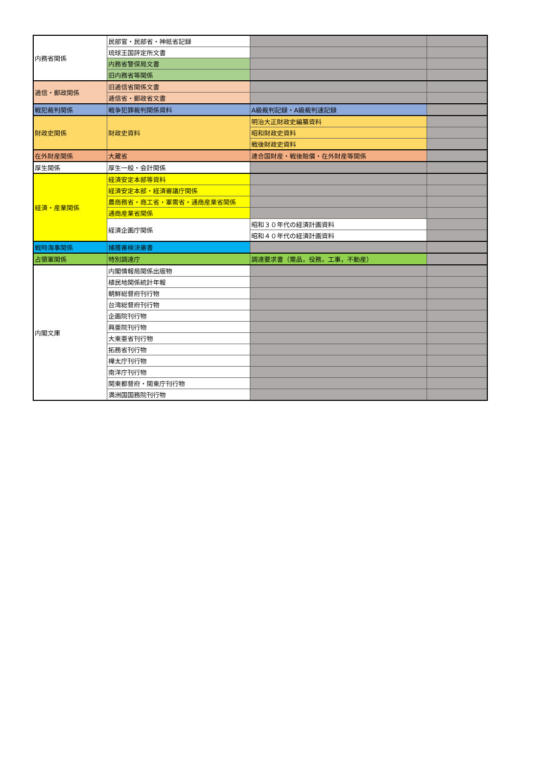| 内務省関係 | 民部官・民部省・神祇省記録 | | |
| | 琉球王国評定所文書 | | |
| | 内務省警保局文書 | | |
| | 旧内務省等関係 | | |
| 逓信・郵政関係 | 旧逓信省関係文書 | | |
| | 逓信省・郵政省文書 | | |
| 戦犯裁判関係 | 戦争犯罪裁判関係資料 | A級裁判記録・A級裁判速記録 | |
| 財政史関係 | 財政史資料 | 明治大正財政史編纂資料 | |
| | | 昭和財政史資料 | |
| | | 戦後財政史資料 | |
| 在外財産関係 | 大蔵省 | 連合国財産・戦後賠償・在外財産等関係 | |
| 厚生関係 | 厚生一般・会計関係 | | |
| 経済・産業関係 | 経済安定本部等資料 | | |
| | 経済安定本部・経済審議庁関係 | | |
| | 農商務省・商工省・軍需省・通商産業省関係 | | |
| | 通商産業省関係 | | |
| | 経済企画庁関係 | 昭和３０年代の経済計画資料 | |
| | | 昭和４０年代の経済計画資料 | |
| 戦時海事関係 | 捕獲審検決審書 | | |
| 占領軍関係 | 特別調達庁 | 調達要求書（需品，役務，工事，不動産） | |
| 内閣文庫 | 内閣情報局関係出版物 | | |
| | 植民地関係統計年報 | | |
| | 朝鮮総督府刊行物 | | |
| | 台湾総督府刊行物 | | |
| | 企画院刊行物 | | |
| | 興亜院刊行物 | | |
| | 大東亜省刊行物 | | |
| | 拓務省刊行物 | | |
| | 樺太庁刊行物 | | |
| | 南洋庁刊行物 | | |
| | 関東都督府・関東庁刊行物 | | |
| | 満洲国国務院刊行物 | | |